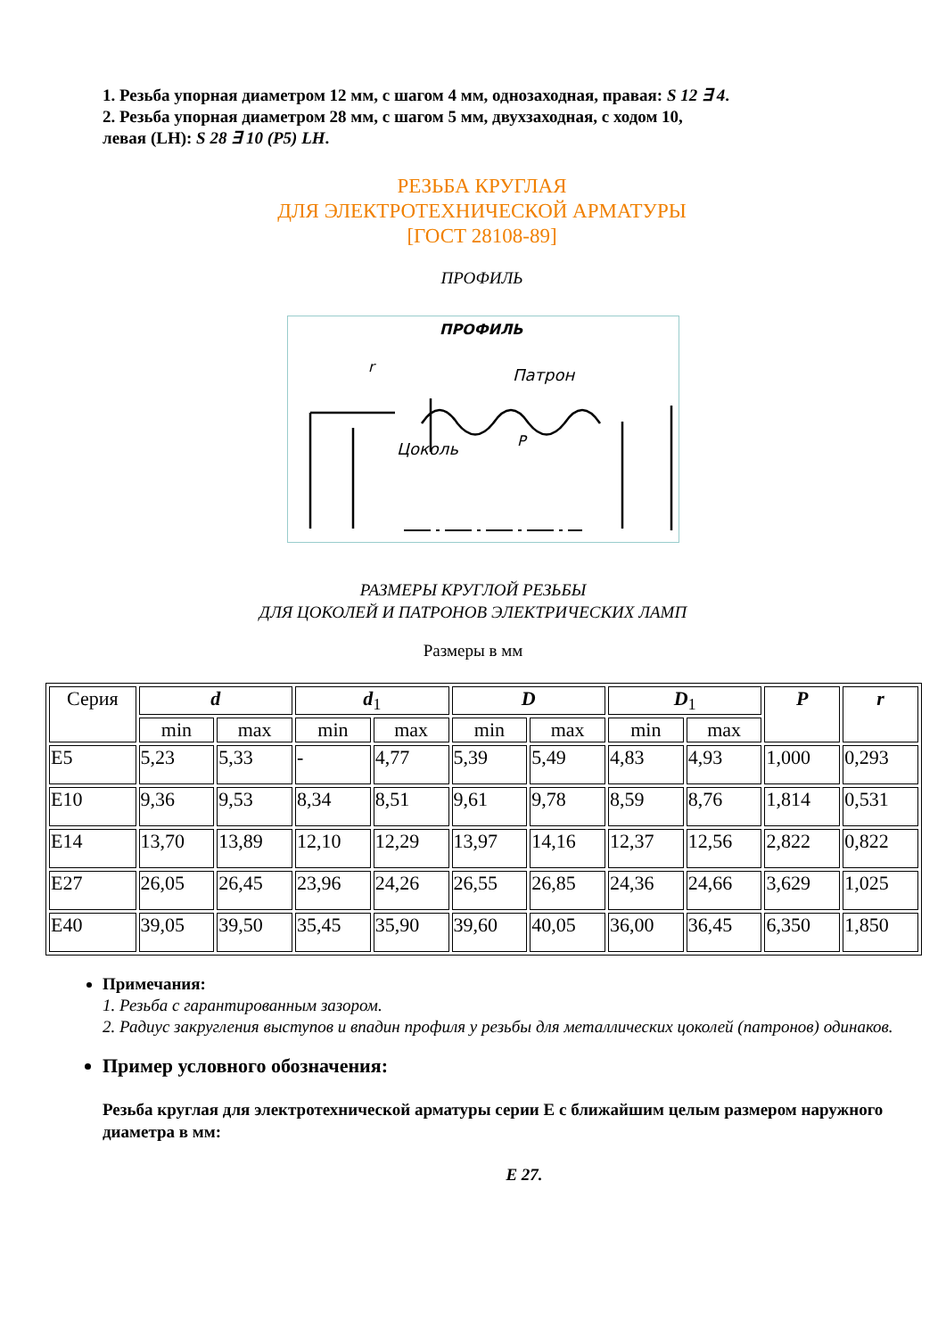1. Резьба упорная диаметром 12 мм, с шагом 4 мм, однозаходная, правая: S 12 ∃ 4.
2. Резьба упорная диаметром 28 мм, с шагом 5 мм, двухзаходная, с ходом 10,
левая (LH): S 28 ∃ 10 (P5) LH.
РЕЗЬБА КРУГЛАЯ
ДЛЯ ЭЛЕКТРОТЕХНИЧЕСКОЙ АРМАТУРЫ
[ГОСТ 28108-89]
ПРОФИЛЬ
ПРОФИЛЬ
Патрон
Цоколь
r
P
РАЗМЕРЫ КРУГЛОЙ РЕЗЬБЫ
ДЛЯ ЦОКОЛЕЙ И ПАТРОНОВ ЭЛЕКТРИЧЕСКИХ ЛАМП
Размеры в мм
| Серия | d | | d<sub>1</sub> | | D | | D<sub>1</sub> | | P | r |
| --- | --- | --- | --- | --- | --- | --- | --- | --- | --- | --- |
| | min | max | min | max | min | max | min | max | | |
| E5 | 5,23 | 5,33 | - | 4,77 | 5,39 | 5,49 | 4,83 | 4,93 | 1,000 | 0,293 |
| E10 | 9,36 | 9,53 | 8,34 | 8,51 | 9,61 | 9,78 | 8,59 | 8,76 | 1,814 | 0,531 |
| E14 | 13,70 | 13,89 | 12,10 | 12,29 | 13,97 | 14,16 | 12,37 | 12,56 | 2,822 | 0,822 |
| E27 | 26,05 | 26,45 | 23,96 | 24,26 | 26,55 | 26,85 | 24,36 | 24,66 | 3,629 | 1,025 |
| E40 | 39,05 | 39,50 | 35,45 | 35,90 | 39,60 | 40,05 | 36,00 | 36,45 | 6,350 | 1,850 |
Примечания:
1. Резьба с гарантированным зазором.
2. Радиус закругления выступов и впадин профиля у резьбы для металлических цоколей (патронов) одинаков.
Пример условного обозначения:
Резьба круглая для электротехнической арматуры серии Е с ближайшим целым размером наружного диаметра в мм:
E 27.